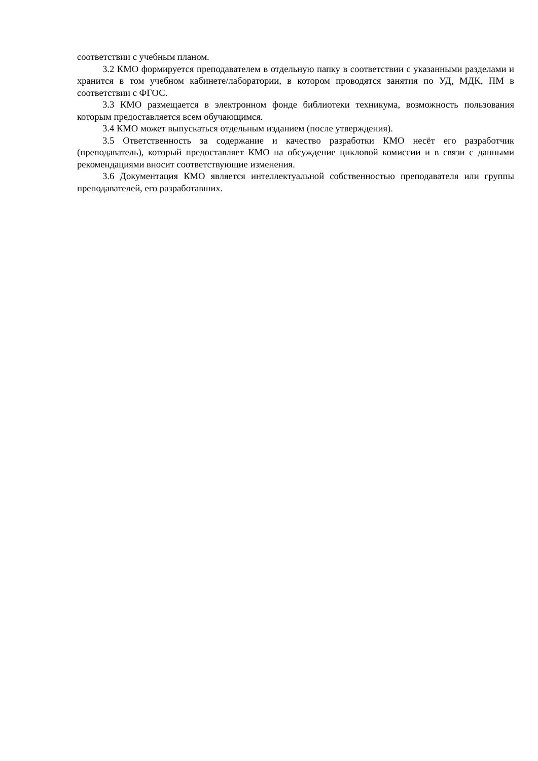соответствии с учебным планом.
3.2 КМО формируется преподавателем в отдельную папку в соответствии с указанными разделами и хранится в том учебном кабинете/лаборатории, в котором проводятся занятия по УД, МДК, ПМ в соответствии с ФГОС.
3.3 КМО размещается в электронном фонде библиотеки техникума, возможность пользования которым предоставляется всем обучающимся.
3.4 КМО может выпускаться отдельным изданием (после утверждения).
3.5 Ответственность за содержание и качество разработки КМО несёт его разработчик (преподаватель), который предоставляет КМО на обсуждение цикловой комиссии и в связи с данными рекомендациями вносит соответствующие изменения.
3.6 Документация КМО является интеллектуальной собственностью преподавателя или группы преподавателей, его разработавших.